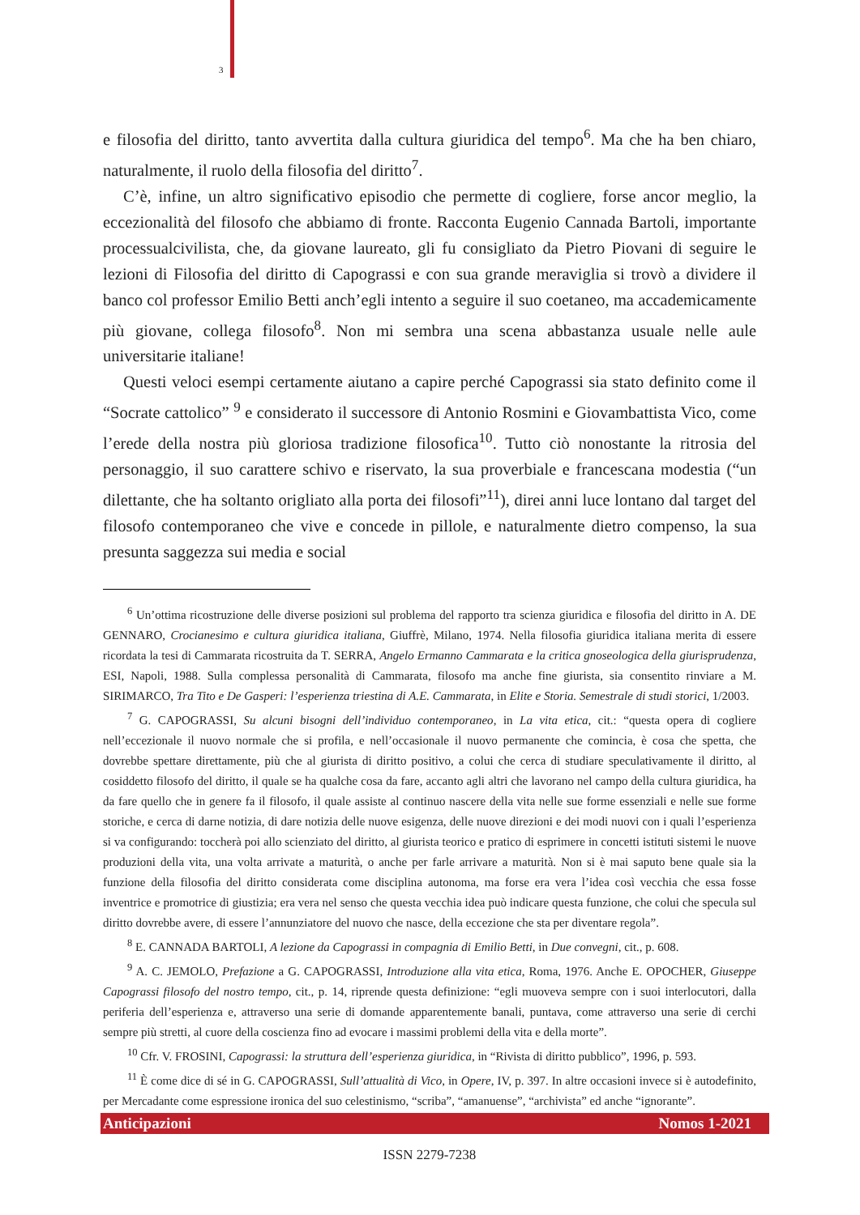3
e filosofia del diritto, tanto avvertita dalla cultura giuridica del tempo<sup>6</sup>. Ma che ha ben chiaro, naturalmente, il ruolo della filosofia del diritto<sup>7</sup>.
C’è, infine, un altro significativo episodio che permette di cogliere, forse ancor meglio, la eccezionalità del filosofo che abbiamo di fronte. Racconta Eugenio Cannada Bartoli, importante processualcivilista, che, da giovane laureato, gli fu consigliato da Pietro Piovani di seguire le lezioni di Filosofia del diritto di Capograssi e con sua grande meraviglia si trovò a dividere il banco col professor Emilio Betti anch’egli intento a seguire il suo coetaneo, ma accademicamente più giovane, collega filosofo<sup>8</sup>. Non mi sembra una scena abbastanza usuale nelle aule universitarie italiane!
Questi veloci esempi certamente aiutano a capire perché Capograssi sia stato definito come il “Socrate cattolico” <sup>9</sup> e considerato il successore di Antonio Rosmini e Giovambattista Vico, come l’erede della nostra più gloriosa tradizione filosofica<sup>10</sup>. Tutto ciò nonostante la ritrosia del personaggio, il suo carattere schivo e riservato, la sua proverbiale e francescana modestia (“un dilettante, che ha soltanto origliato alla porta dei filosofi”<sup>11</sup>), direi anni luce lontano dal target del filosofo contemporaneo che vive e concede in pillole, e naturalmente dietro compenso, la sua presunta saggezza sui media e social
<sup>6</sup> Un’ottima ricostruzione delle diverse posizioni sul problema del rapporto tra scienza giuridica e filosofia del diritto in A. DE GENNARO, Crocianesimo e cultura giuridica italiana, Giuffrè, Milano, 1974. Nella filosofia giuridica italiana merita di essere ricordata la tesi di Cammarata ricostruita da T. SERRA, Angelo Ermanno Cammarata e la critica gnoseologica della giurisprudenza, ESI, Napoli, 1988. Sulla complessa personalità di Cammarata, filosofo ma anche fine giurista, sia consentito rinviare a M. SIRIMARCO, Tra Tito e De Gasperi: l’esperienza triestina di A.E. Cammarata, in Elite e Storia. Semestrale di studi storici, 1/2003.
<sup>7</sup> G. CAPOGRASSI, Su alcuni bisogni dell’individuo contemporaneo, in La vita etica, cit.: “questa opera di cogliere nell’eccezionale il nuovo normale che si profila, e nell’occasionale il nuovo permanente che comincia, è cosa che spetta, che dovrebbe spettare direttamente, più che al giurista di diritto positivo, a colui che cerca di studiare speculativamente il diritto, al cosiddetto filosofo del diritto, il quale se ha qualche cosa da fare, accanto agli altri che lavorano nel campo della cultura giuridica, ha da fare quello che in genere fa il filosofo, il quale assiste al continuo nascere della vita nelle sue forme essenziali e nelle sue forme storiche, e cerca di darne notizia, di dare notizia delle nuove esigenza, delle nuove direzioni e dei modi nuovi con i quali l’esperienza si va configurando: toccherà poi allo scienziato del diritto, al giurista teorico e pratico di esprimere in concetti istituti sistemi le nuove produzioni della vita, una volta arrivate a maturità, o anche per farle arrivare a maturità. Non si è mai saputo bene quale sia la funzione della filosofia del diritto considerata come disciplina autonoma, ma forse era vera l’idea così vecchia che essa fosse inventrice e promotrice di giustizia; era vera nel senso che questa vecchia idea può indicare questa funzione, che colui che specula sul diritto dovrebbe avere, di essere l’annunziatore del nuovo che nasce, della eccezione che sta per diventare regola”.
<sup>8</sup> E. CANNADA BARTOLI, A lezione da Capograssi in compagnia di Emilio Betti, in Due convegni, cit., p. 608.
<sup>9</sup> A. C. JEMOLO, Prefazione a G. CAPOGRASSI, Introduzione alla vita etica, Roma, 1976. Anche E. OPOCHER, Giuseppe Capograssi filosofo del nostro tempo, cit., p. 14, riprende questa definizione: “egli muoveva sempre con i suoi interlocutori, dalla periferia dell’esperienza e, attraverso una serie di domande apparentemente banali, puntava, come attraverso una serie di cerchi sempre più stretti, al cuore della coscienza fino ad evocare i massimi problemi della vita e della morte”.
<sup>10</sup> Cfr. V. FROSINI, Capograssi: la struttura dell’esperienza giuridica, in “Rivista di diritto pubblico”, 1996, p. 593.
<sup>11</sup> È come dice di sé in G. CAPOGRASSI, Sull’attualità di Vico, in Opere, IV, p. 397. In altre occasioni invece si è autodefinito, per Mercadante come espressione ironica del suo celestinismo, “scriba”, “amanuense”, “archivista” ed anche “ignorante”.
Anticipazioni Nomos 1-2021
ISSN 2279-7238